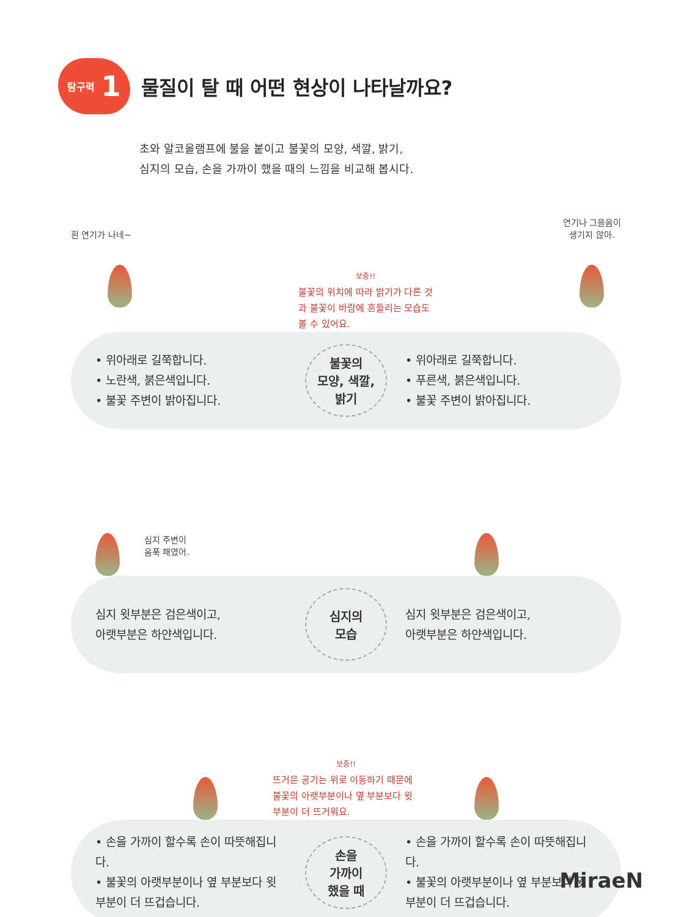탐구력 1
물질이 탈 때 어떤 현상이 나타날까요?
초와 알코올램프에 불을 붙이고 불꽃의 모양, 색깔, 밝기,
심지의 모습, 손을 가까이 했을 때의 느낌을 비교해 봅시다.
흰 연기가 나네~
보충!!
불꽃의 위치에 따라 밝기가 다른 것과 불꽃이 바람에 흔들리는 모습도 볼 수 있어요.
연기나 그을음이
생기지 않아.
• 위아래로 길쭉합니다.
• 노란색, 붉은색입니다.
• 불꽃 주변이 밝아집니다.
불꽃의
모양, 색깔,
밝기
• 위아래로 길쭉합니다.
• 푸른색, 붉은색입니다.
• 불꽃 주변이 밝아집니다.
심지 주변이
움푹 패였어.
심지 윗부분은 검은색이고,
아랫부분은 하얀색입니다.
심지의
모습
심지 윗부분은 검은색이고,
아랫부분은 하얀색입니다.
보충!!
뜨거운 공기는 위로 이동하기 때문에 불꽃의 아랫부분이나 옆 부분보다 윗부분이 더 뜨거워요.
• 손을 가까이 할수록 손이 따뜻해집니다.
• 불꽃의 아랫부분이나 옆 부분보다 윗부분이 더 뜨겁습니다.
손을
가까이
했을 때
• 손을 가까이 할수록 손이 따뜻해집니다.
• 불꽃의 아랫부분이나 옆 부분보다 윗부분이 더 뜨겁습니다.
MiraeN